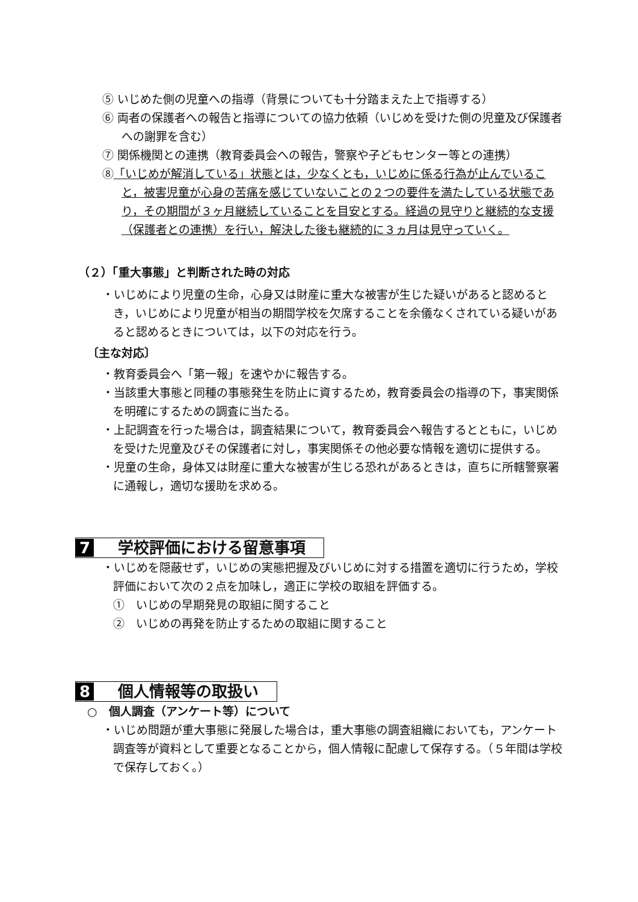⑤ いじめた側の児童への指導（背景についても十分踏まえた上で指導する）
⑥ 両者の保護者への報告と指導についての協力依頼（いじめを受けた側の児童及び保護者への謝罪を含む）
⑦ 関係機関との連携（教育委員会への報告，警察や子どもセンター等との連携）
⑧「いじめが解消している」状態とは，少なくとも，いじめに係る行為が止んでいること，被害児童が心身の苦痛を感じていないことの２つの要件を満たしている状態であり，その期間が３ヶ月継続していることを目安とする。経過の見守りと継続的な支援（保護者との連携）を行い，解決した後も継続的に３ヵ月は見守っていく。
（２）「重大事態」と判断された時の対応
・いじめにより児童の生命，心身又は財産に重大な被害が生じた疑いがあると認めるとき，いじめにより児童が相当の期間学校を欠席することを余儀なくされている疑いがあると認めるときについては，以下の対応を行う。
〔主な対応〕
・教育委員会へ「第一報」を速やかに報告する。
・当該重大事態と同種の事態発生を防止に資するため，教育委員会の指導の下，事実関係を明確にするための調査に当たる。
・上記調査を行った場合は，調査結果について，教育委員会へ報告するとともに，いじめを受けた児童及びその保護者に対し，事実関係その他必要な情報を適切に提供する。
・児童の生命，身体又は財産に重大な被害が生じる恐れがあるときは，直ちに所轄警察署に通報し，適切な援助を求める。
7 学校評価における留意事項
・いじめを隠蔽せず，いじめの実態把握及びいじめに対する措置を適切に行うため，学校評価において次の２点を加味し，適正に学校の取組を評価する。
①　いじめの早期発見の取組に関すること
②　いじめの再発を防止するための取組に関すること
8 個人情報等の取扱い
○　個人調査（アンケート等）について
・いじめ問題が重大事態に発展した場合は，重大事態の調査組織においても，アンケート調査等が資料として重要となることから，個人情報に配慮して保存する。（５年間は学校で保存しておく。）